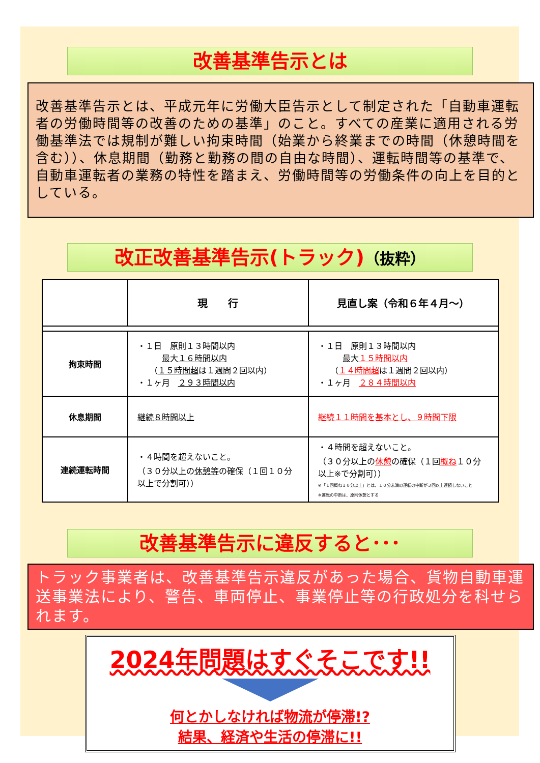改善基準告示とは
改善基準告示とは、平成元年に労働大臣告示として制定された「自動車運転者の労働時間等の改善のための基準」のこと。すべての産業に適用される労働基準法では規制が難しい拘束時間（始業から終業までの時間（休憩時間を含む））、休息期間（勤務と勤務の間の自由な時間）、運転時間等の基準で、自動車運転者の業務の特性を踏まえ、労働時間等の労働条件の向上を目的としている。
改正改善基準告示(トラック)（抜粋）
| | 現 行 | 見直し案（令和６年４月～） |
| 拘束時間 | ・１日 原則１３時間以内 最大 １６時間以内 （ １５時間超 は１週間２回以内） ・１ヶ月 ２９３時間以内 | ・１日 原則１３時間以内 最大 １５時間以内 （ １４時間超 は１週間２回以内） ・１ヶ月 ２８４時間以内 |
| 休息期間 | 継続８時間以上 | 継続１１時間を基本とし、９時間下限 |
| 連続運転時間 | ・４時間を超えないこと。 （３０分以上の 休憩等 の確保（１回１０分以上で分割可）） | ・４時間を超えないこと。 （３０分以上の 休憩 の確保（１回 概ね １０分以上※で分割可）） ※「１回概ね１０分以上」とは、１０分未満の運転の中断が３回以上連続しないこと ※運転の中断は、原則休憩とする |
改善基準告示に違反すると･･･
トラック事業者は、改善基準告示違反があった場合、貨物自動車運送事業法により、警告、車両停止、事業停止等の行政処分を科せられます。
2024年問題はすぐそこです!!
何とかしなければ物流が停滞!?
結果、経済や生活の停滞に!!